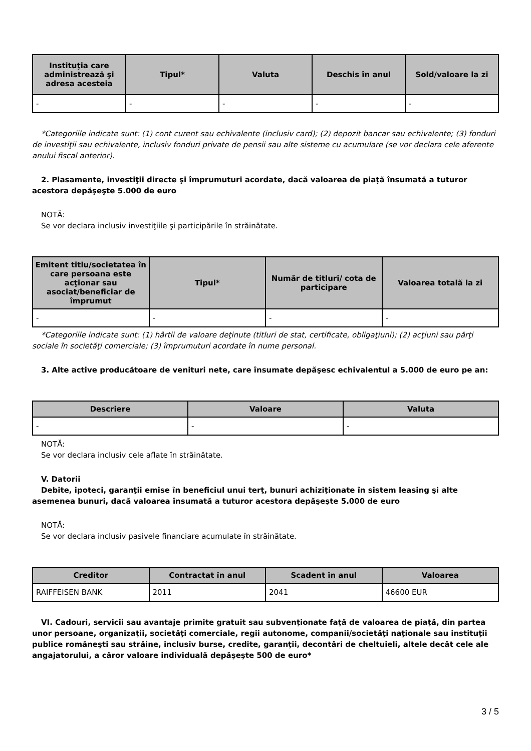| Instituţia care administrează şi adresa acesteia | Tipul* | Valuta | Deschis în anul | Sold/valoare la zi |
| --- | --- | --- | --- | --- |
| - | - | - | - | - |
*Categoriile indicate sunt: (1) cont curent sau echivalente (inclusiv card); (2) depozit bancar sau echivalente; (3) fonduri de investiţii sau echivalente, inclusiv fonduri private de pensii sau alte sisteme cu acumulare (se vor declara cele aferente anului fiscal anterior).
2. Plasamente, investiţii directe şi împrumuturi acordate, dacă valoarea de piaţă însumată a tuturor acestora depăşeşte 5.000 de euro
NOTĂ:
Se vor declara inclusiv investiţiile şi participările în străinătate.
| Emitent titlu/societatea în care persoana este acţionar sau asociat/beneficiar de împrumut | Tipul* | Număr de titluri/ cota de participare | Valoarea totală la zi |
| --- | --- | --- | --- |
| - | - | - | - |
*Categoriile indicate sunt: (1) hârtii de valoare deţinute (titluri de stat, certificate, obligaţiuni); (2) acţiuni sau părţi sociale în societăţi comerciale; (3) împrumuturi acordate în nume personal.
3. Alte active producătoare de venituri nete, care însumate depăşesc echivalentul a 5.000 de euro pe an:
| Descriere | Valoare | Valuta |
| --- | --- | --- |
| - | - | - |
NOTĂ:
Se vor declara inclusiv cele aflate în străinătate.
V. Datorii
Debite, ipoteci, garanţii emise în beneficiul unui terţ, bunuri achiziţionate în sistem leasing şi alte asemenea bunuri, dacă valoarea însumată a tuturor acestora depăşeşte 5.000 de euro
NOTĂ:
Se vor declara inclusiv pasivele financiare acumulate în străinătate.
| Creditor | Contractat în anul | Scadent în anul | Valoarea |
| --- | --- | --- | --- |
| RAIFFEISEN BANK | 2011 | 2041 | 46600 EUR |
VI. Cadouri, servicii sau avantaje primite gratuit sau subvenţionate faţă de valoarea de piaţă, din partea unor persoane, organizaţii, societăţi comerciale, regii autonome, companii/societăţi naţionale sau instituţii publice româneşti sau străine, inclusiv burse, credite, garanţii, decontări de cheltuieli, altele decât cele ale angajatorului, a căror valoare individuală depăşeşte 500 de euro*
3 / 5